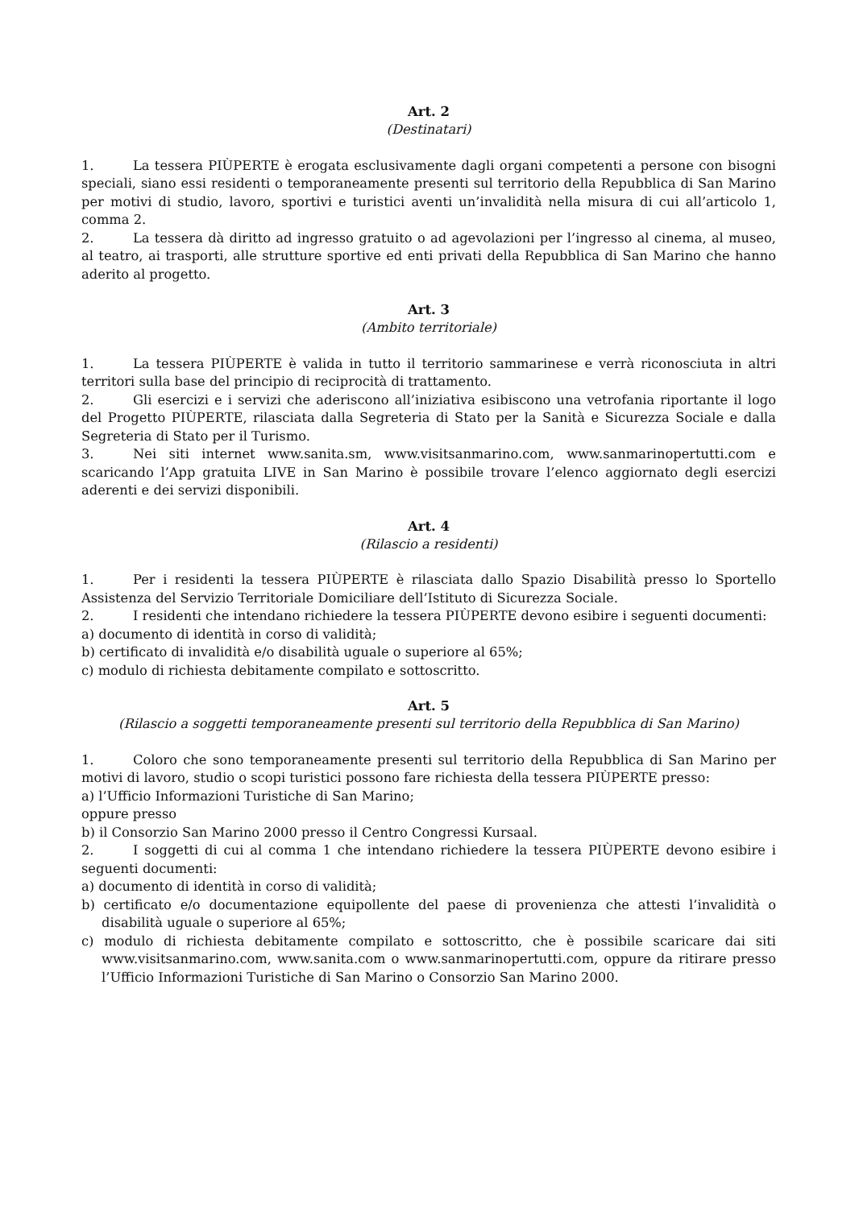Art. 2
(Destinatari)
1. La tessera PIÙPERTE è erogata esclusivamente dagli organi competenti a persone con bisogni speciali, siano essi residenti o temporaneamente presenti sul territorio della Repubblica di San Marino per motivi di studio, lavoro, sportivi e turistici aventi un’invalidità nella misura di cui all’articolo 1, comma 2.
2. La tessera dà diritto ad ingresso gratuito o ad agevolazioni per l’ingresso al cinema, al museo, al teatro, ai trasporti, alle strutture sportive ed enti privati della Repubblica di San Marino che hanno aderito al progetto.
Art. 3
(Ambito territoriale)
1. La tessera PIÙPERTE è valida in tutto il territorio sammarinese e verrà riconosciuta in altri territori sulla base del principio di reciprocità di trattamento.
2. Gli esercizi e i servizi che aderiscono all’iniziativa esibiscono una vetrofania riportante il logo del Progetto PIÙPERTE, rilasciata dalla Segreteria di Stato per la Sanità e Sicurezza Sociale e dalla Segreteria di Stato per il Turismo.
3. Nei siti internet www.sanita.sm, www.visitsanmarino.com, www.sanmarinopertutti.com e scaricando l’App gratuita LIVE in San Marino è possibile trovare l’elenco aggiornato degli esercizi aderenti e dei servizi disponibili.
Art. 4
(Rilascio a residenti)
1. Per i residenti la tessera PIÙPERTE è rilasciata dallo Spazio Disabilità presso lo Sportello Assistenza del Servizio Territoriale Domiciliare dell’Istituto di Sicurezza Sociale.
2. I residenti che intendano richiedere la tessera PIÙPERTE devono esibire i seguenti documenti:
a) documento di identità in corso di validità;
b) certificato di invalidità e/o disabilità uguale o superiore al 65%;
c) modulo di richiesta debitamente compilato e sottoscritto.
Art. 5
(Rilascio a soggetti temporaneamente presenti sul territorio della Repubblica di San Marino)
1. Coloro che sono temporaneamente presenti sul territorio della Repubblica di San Marino per motivi di lavoro, studio o scopi turistici possono fare richiesta della tessera PIÙPERTE presso:
a) l’Ufficio Informazioni Turistiche di San Marino;
oppure presso
b) il Consorzio San Marino 2000 presso il Centro Congressi Kursaal.
2. I soggetti di cui al comma 1 che intendano richiedere la tessera PIÙPERTE devono esibire i seguenti documenti:
a) documento di identità in corso di validità;
b) certificato e/o documentazione equipollente del paese di provenienza che attesti l’invalidità o disabilità uguale o superiore al 65%;
c) modulo di richiesta debitamente compilato e sottoscritto, che è possibile scaricare dai siti www.visitsanmarino.com, www.sanita.com o www.sanmarinopertutti.com, oppure da ritirare presso l’Ufficio Informazioni Turistiche di San Marino o Consorzio San Marino 2000.